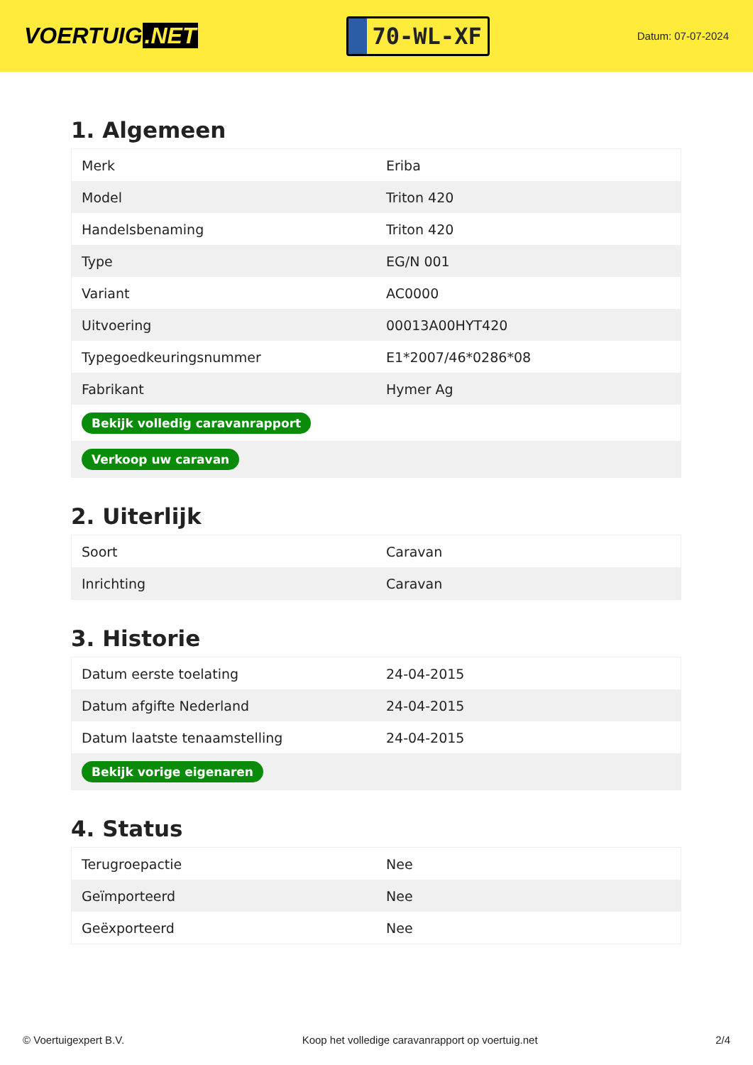VOERTUIG.NET
70-WL-XF
Datum: 07-07-2024
1. Algemeen
| Merk | Eriba |
| Model | Triton 420 |
| Handelsbenaming | Triton 420 |
| Type | EG/N 001 |
| Variant | AC0000 |
| Uitvoering | 00013A00HYT420 |
| Typegoedkeuringsnummer | E1*2007/46*0286*08 |
| Fabrikant | Hymer Ag |
| Bekijk volledig caravanrapport | |
| Verkoop uw caravan | |
2. Uiterlijk
| Soort | Caravan |
| Inrichting | Caravan |
3. Historie
| Datum eerste toelating | 24-04-2015 |
| Datum afgifte Nederland | 24-04-2015 |
| Datum laatste tenaamstelling | 24-04-2015 |
| Bekijk vorige eigenaren | |
4. Status
| Terugroepactie | Nee |
| Geïmporteerd | Nee |
| Geëxporteerd | Nee |
© Voertuigexpert B.V. Koop het volledige caravanrapport op voertuig.net 2/4